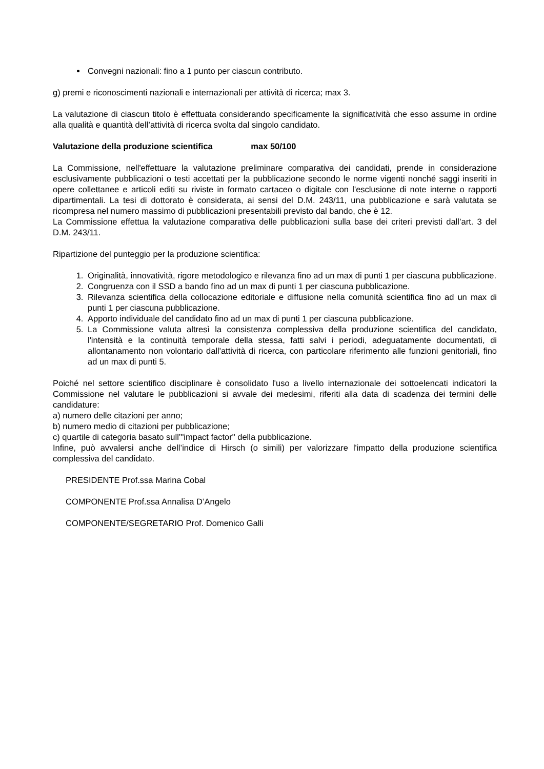Convegni nazionali: fino a 1 punto per ciascun contributo.
g) premi e riconoscimenti nazionali e internazionali per attività di ricerca; max 3.
La valutazione di ciascun titolo è effettuata considerando specificamente la significatività che esso assume in ordine alla qualità e quantità dell’attività di ricerca svolta dal singolo candidato.
Valutazione della produzione scientifica max 50/100
La Commissione, nell'effettuare la valutazione preliminare comparativa dei candidati, prende in considerazione esclusivamente pubblicazioni o testi accettati per la pubblicazione secondo le norme vigenti nonché saggi inseriti in opere collettanee e articoli editi su riviste in formato cartaceo o digitale con l'esclusione di note interne o rapporti dipartimentali. La tesi di dottorato è considerata, ai sensi del D.M. 243/11, una pubblicazione e sarà valutata se ricompresa nel numero massimo di pubblicazioni presentabili previsto dal bando, che è 12.
La Commissione effettua la valutazione comparativa delle pubblicazioni sulla base dei criteri previsti dall’art. 3 del D.M. 243/11.
Ripartizione del punteggio per la produzione scientifica:
1. Originalità, innovatività, rigore metodologico e rilevanza fino ad un max di punti 1 per ciascuna pubblicazione.
2. Congruenza con il SSD a bando fino ad un max di punti 1 per ciascuna pubblicazione.
3. Rilevanza scientifica della collocazione editoriale e diffusione nella comunità scientifica fino ad un max di punti 1 per ciascuna pubblicazione.
4. Apporto individuale del candidato fino ad un max di punti 1 per ciascuna pubblicazione.
5. La Commissione valuta altresì la consistenza complessiva della produzione scientifica del candidato, l'intensità e la continuità temporale della stessa, fatti salvi i periodi, adeguatamente documentati, di allontanamento non volontario dall'attività di ricerca, con particolare riferimento alle funzioni genitoriali, fino ad un max di punti 5.
Poiché nel settore scientifico disciplinare è consolidato l'uso a livello internazionale dei sottoelencati indicatori la Commissione nel valutare le pubblicazioni si avvale dei medesimi, riferiti alla data di scadenza dei termini delle candidature:
a) numero delle citazioni per anno;
b) numero medio di citazioni per pubblicazione;
c) quartile di categoria basato sull’"impact factor" della pubblicazione.
Infine, può avvalersi anche dell’indice di Hirsch (o simili) per valorizzare l'impatto della produzione scientifica complessiva del candidato.
PRESIDENTE Prof.ssa Marina Cobal
COMPONENTE Prof.ssa Annalisa D’Angelo
COMPONENTE/SEGRETARIO Prof. Domenico Galli